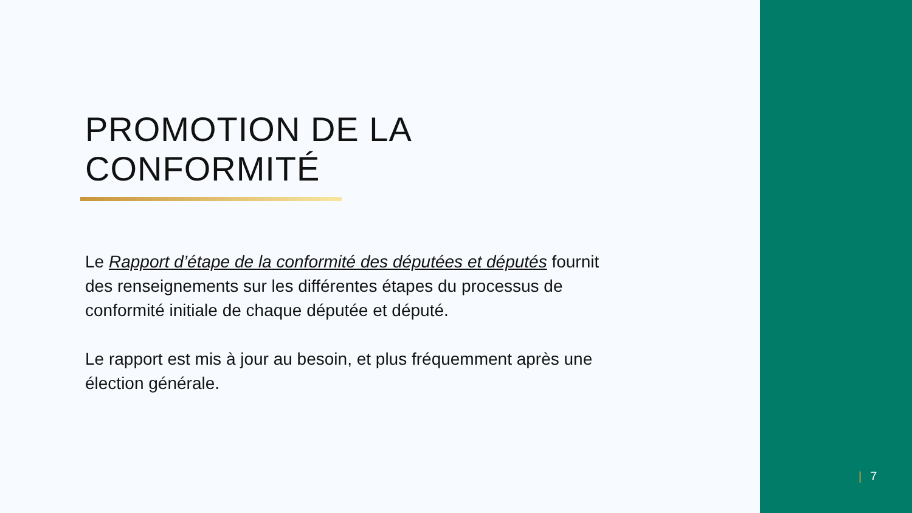PROMOTION DE LA CONFORMITÉ
Le Rapport d’étape de la conformité des députées et députés fournit des renseignements sur les différentes étapes du processus de conformité initiale de chaque députée et député.
Le rapport est mis à jour au besoin, et plus fréquemment après une élection générale.
| 7